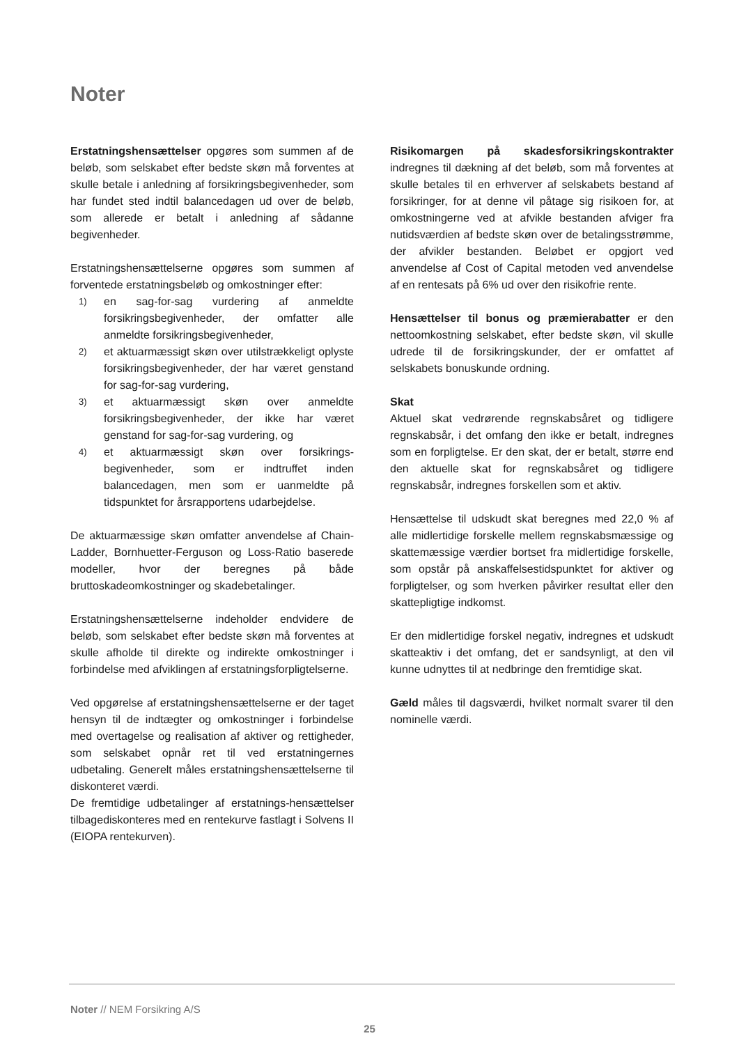Noter
Erstatningshensættelser opgøres som summen af de beløb, som selskabet efter bedste skøn må forventes at skulle betale i anledning af forsikringsbegivenheder, som har fundet sted indtil balancedagen ud over de beløb, som allerede er betalt i anledning af sådanne begivenheder.
Erstatningshensættelserne opgøres som summen af forventede erstatningsbeløb og omkostninger efter:
1) en sag-for-sag vurdering af anmeldte forsikringsbegivenheder, der omfatter alle anmeldte forsikringsbegivenheder,
2) et aktuarmæssigt skøn over utilstrækkeligt oplyste forsikringsbegivenheder, der har været genstand for sag-for-sag vurdering,
3) et aktuarmæssigt skøn over anmeldte forsikringsbegivenheder, der ikke har været genstand for sag-for-sag vurdering, og
4) et aktuarmæssigt skøn over forsikrings-begivenheder, som er indtruffet inden balancedagen, men som er uanmeldte på tidspunktet for årsrapportens udarbejdelse.
De aktuarmæssige skøn omfatter anvendelse af Chain-Ladder, Bornhuetter-Ferguson og Loss-Ratio baserede modeller, hvor der beregnes på både bruttoskadeomkostninger og skadebetalinger.
Erstatningshensættelserne indeholder endvidere de beløb, som selskabet efter bedste skøn må forventes at skulle afholde til direkte og indirekte omkostninger i forbindelse med afviklingen af erstatningsforpligtelserne.
Ved opgørelse af erstatningshensættelserne er der taget hensyn til de indtægter og omkostninger i forbindelse med overtagelse og realisation af aktiver og rettigheder, som selskabet opnår ret til ved erstatningernes udbetaling. Generelt måles erstatningshensættelserne til diskonteret værdi.
De fremtidige udbetalinger af erstatnings-hensættelser tilbagediskonteres med en rentekurve fastlagt i Solvens II (EIOPA rentekurven).
Risikomargen på skadesforsikringskontrakter indregnes til dækning af det beløb, som må forventes at skulle betales til en erhverver af selskabets bestand af forsikringer, for at denne vil påtage sig risikoen for, at omkostningerne ved at afvikle bestanden afviger fra nutidsværdien af bedste skøn over de betalingsstrømme, der afvikler bestanden. Beløbet er opgjort ved anvendelse af Cost of Capital metoden ved anvendelse af en rentesats på 6% ud over den risikofrie rente.
Hensættelser til bonus og præmierabatter er den nettoomkostning selskabet, efter bedste skøn, vil skulle udrede til de forsikringskunder, der er omfattet af selskabets bonuskunde ordning.
Skat
Aktuel skat vedrørende regnskabsåret og tidligere regnskabsår, i det omfang den ikke er betalt, indregnes som en forpligtelse. Er den skat, der er betalt, større end den aktuelle skat for regnskabsåret og tidligere regnskabsår, indregnes forskellen som et aktiv.
Hensættelse til udskudt skat beregnes med 22,0 % af alle midlertidige forskelle mellem regnskabsmæssige og skattemæssige værdier bortset fra midlertidige forskelle, som opstår på anskaffelsestidspunktet for aktiver og forpligtelser, og som hverken påvirker resultat eller den skattepligtige indkomst.
Er den midlertidige forskel negativ, indregnes et udskudt skatteaktiv i det omfang, det er sandsynligt, at den vil kunne udnyttes til at nedbringe den fremtidige skat.
Gæld måles til dagsværdi, hvilket normalt svarer til den nominelle værdi.
Noter // NEM Forsikring A/S
25